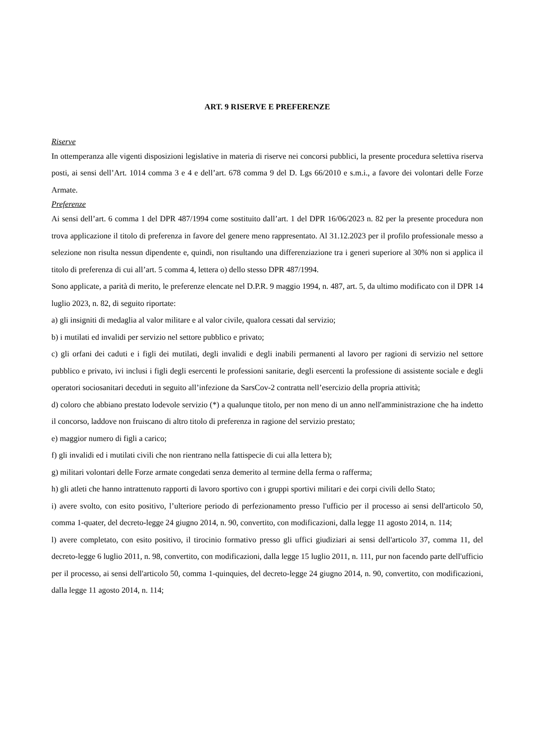ART. 9 RISERVE E PREFERENZE
Riserve
In ottemperanza alle vigenti disposizioni legislative in materia di riserve nei concorsi pubblici, la presente procedura selettiva riserva posti, ai sensi dell’Art. 1014 comma 3 e 4 e dell’art. 678 comma 9 del D. Lgs 66/2010 e s.m.i., a favore dei volontari delle Forze Armate.
Preferenze
Ai sensi dell’art. 6 comma 1 del DPR 487/1994 come sostituito dall’art. 1 del DPR 16/06/2023 n. 82 per la presente procedura non trova applicazione il titolo di preferenza in favore del genere meno rappresentato. Al 31.12.2023 per il profilo professionale messo a selezione non risulta nessun dipendente e, quindi, non risultando una differenziazione tra i generi superiore al 30% non si applica il titolo di preferenza di cui all’art. 5 comma 4, lettera o) dello stesso DPR 487/1994.
Sono applicate, a parità di merito, le preferenze elencate nel D.P.R. 9 maggio 1994, n. 487, art. 5, da ultimo modificato con il DPR 14 luglio 2023, n. 82, di seguito riportate:
a) gli insigniti di medaglia al valor militare e al valor civile, qualora cessati dal servizio;
b) i mutilati ed invalidi per servizio nel settore pubblico e privato;
c) gli orfani dei caduti e i figli dei mutilati, degli invalidi e degli inabili permanenti al lavoro per ragioni di servizio nel settore pubblico e privato, ivi inclusi i figli degli esercenti le professioni sanitarie, degli esercenti la professione di assistente sociale e degli operatori sociosanitari deceduti in seguito all’infezione da SarsCov-2 contratta nell’esercizio della propria attività;
d) coloro che abbiano prestato lodevole servizio (*) a qualunque titolo, per non meno di un anno nell'amministrazione che ha indetto il concorso, laddove non fruiscano di altro titolo di preferenza in ragione del servizio prestato;
e) maggior numero di figli a carico;
f) gli invalidi ed i mutilati civili che non rientrano nella fattispecie di cui alla lettera b);
g) militari volontari delle Forze armate congedati senza demerito al termine della ferma o rafferma;
h) gli atleti che hanno intrattenuto rapporti di lavoro sportivo con i gruppi sportivi militari e dei corpi civili dello Stato;
i) avere svolto, con esito positivo, l’ulteriore periodo di perfezionamento presso l'ufficio per il processo ai sensi dell'articolo 50, comma 1-quater, del decreto-legge 24 giugno 2014, n. 90, convertito, con modificazioni, dalla legge 11 agosto 2014, n. 114;
l) avere completato, con esito positivo, il tirocinio formativo presso gli uffici giudiziari ai sensi dell'articolo 37, comma 11, del decreto-legge 6 luglio 2011, n. 98, convertito, con modificazioni, dalla legge 15 luglio 2011, n. 111, pur non facendo parte dell'ufficio per il processo, ai sensi dell'articolo 50, comma 1-quinquies, del decreto-legge 24 giugno 2014, n. 90, convertito, con modificazioni, dalla legge 11 agosto 2014, n. 114;